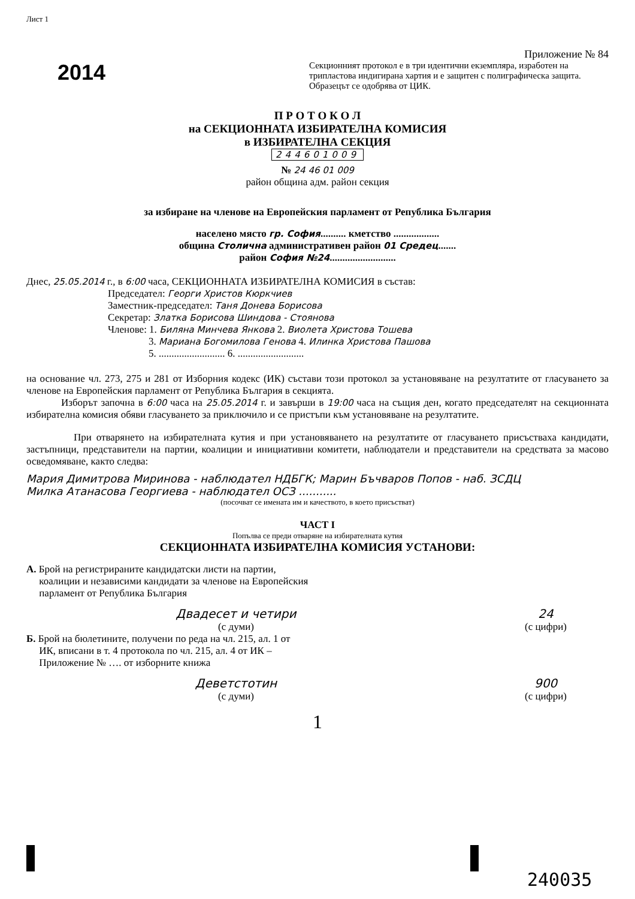Лист 1
2014
Приложение № 84
Секционният протокол е в три идентични екземпляра, изработен на трипластова индигирана хартия и е защитен с полиграфическа защита. Образецът се одобрява от ЦИК.
П Р О Т О К О Л
на СЕКЦИОННАТА ИЗБИРАТЕЛНА КОМИСИЯ
в ИЗБИРАТЕЛНА СЕКЦИЯ
244601009
№ 24 46 01 009
район община адм. район секция
за избиране на членове на Европейския парламент от Република България
населено място гр. София.......... кметство ..................
община Столична административен район 01 Средец.......
район София №24..........................
Днес, 25.05.2014 г., в 6:00 часа, СЕКЦИОННАТА ИЗБИРАТЕЛНА КОМИСИЯ в състав:
Председател: Георги Христов Кюркчиев
Заместник-председател: Таня Донева Борисова
Секретар: Златка Борисова Шиндова - Стоянова
Членове: 1. Биляна Минчева Янкова 2. Виолета Христова Тошева
3. Мариана Богомилова Генова 4. Илинка Христова Пашова
5. .......................... 6. ..........................
на основание чл. 273, 275 и 281 от Изборния кодекс (ИК) състави този протокол за установяване на резултатите от гласуването за членове на Европейския парламент от Република България в секцията.
Изборът започна в 6:00 часа на 25.05.2014 г. и завърши в 19:00 часа на същия ден, когато председателят на секционната избирателна комисия обяви гласуването за приключило и се пристъпи към установяване на резултатите.
При отварянето на избирателната кутия и при установяването на резултатите от гласуването присъстваха кандидати, застъпници, представители на партии, коалиции и инициативни комитети, наблюдатели и представители на средствата за масово осведомяване, както следва:
Мария Димитрова Миринова - наблюдател НДБГК; Марин Бъчваров Попов - наб. ЗСДЦ
Милка Атанасова Георгиева - наблюдател ОСЗ ...........
(посочват се имената им и качеството, в което присъстват)
ЧАСТ I
Попълва се преди отваряне на избирателната кутия
СЕКЦИОННАТА ИЗБИРАТЕЛНА КОМИСИЯ УСТАНОВИ:
А. Брой на регистрираните кандидатски листи на партии,
коалиции и независими кандидати за членове на Европейския
парламент от Република България
Двадесет и четири
(с думи)
24
(с цифри)
Б. Брой на бюлетините, получени по реда на чл. 215, ал. 1 от
ИК, вписани в т. 4 протокола по чл. 215, ал. 4 от ИК –
Приложение № …. от изборните книжа
Деветстотин
(с думи)
900
(с цифри)
1
240035